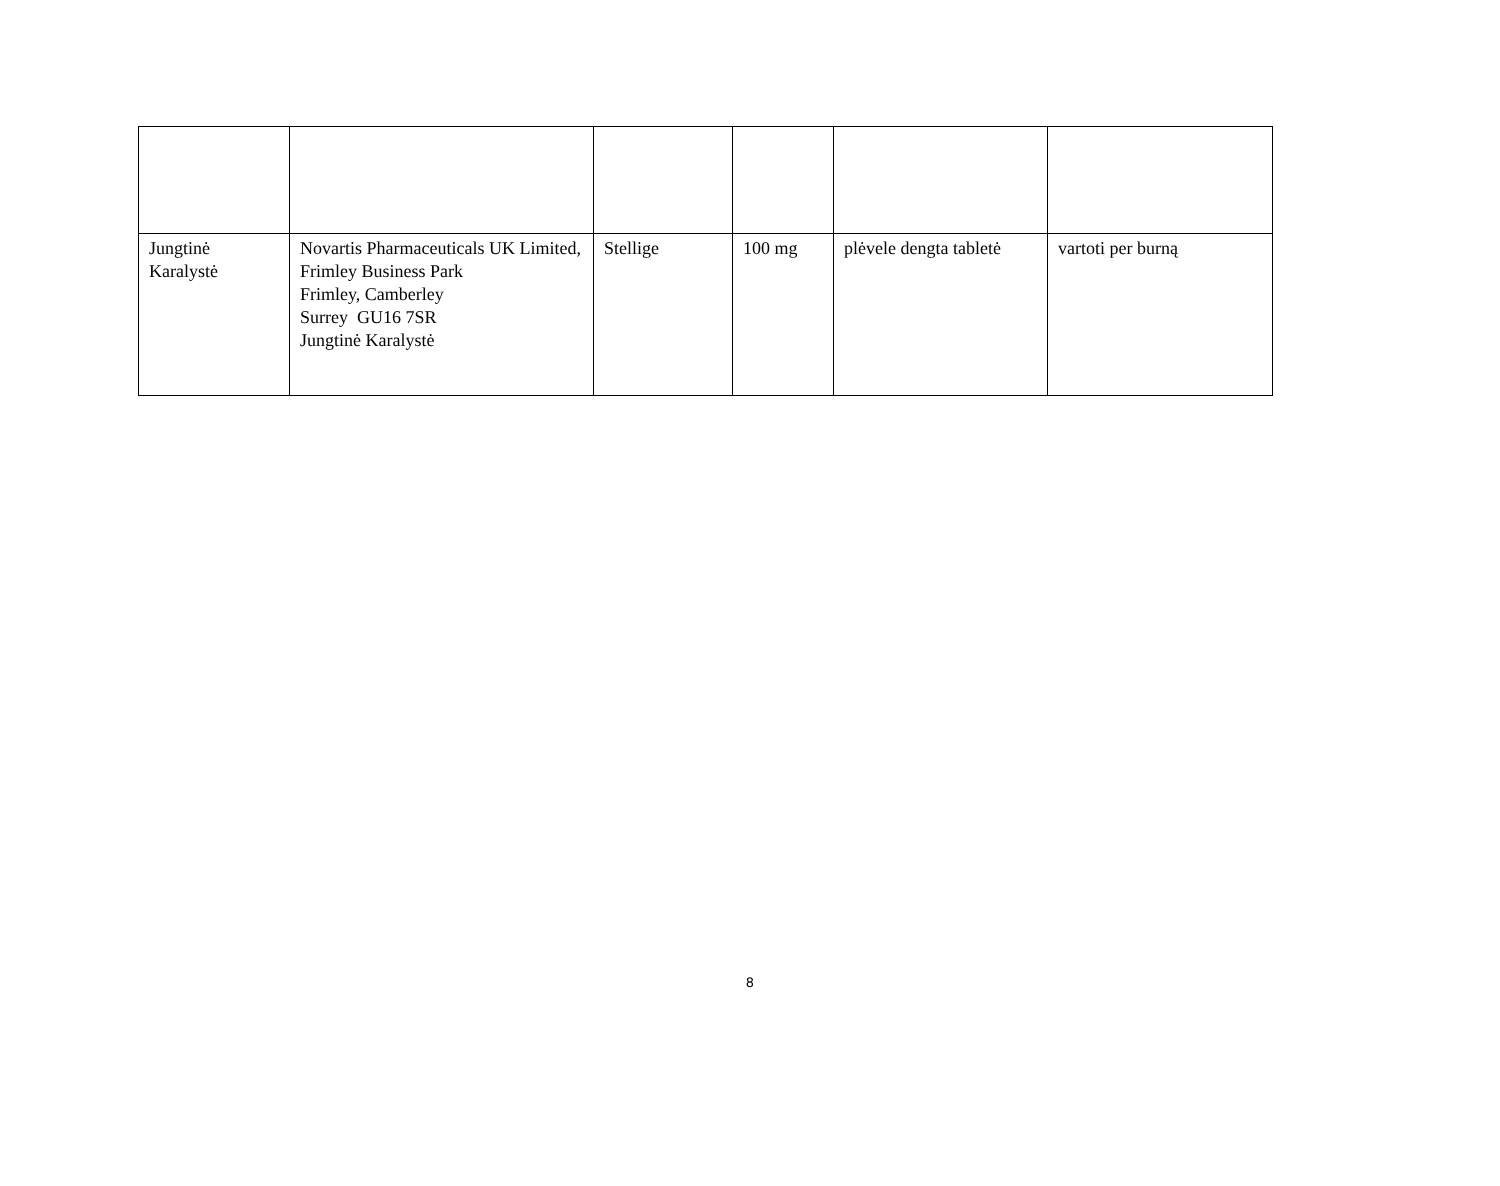| Jungtinė Karalystė | Novartis Pharmaceuticals UK Limited, Frimley Business Park Frimley, Camberley Surrey GU16 7SR Jungtinė Karalystė | Stellige | 100 mg | plėvele dengta tabletė | vartoti per burną |
8